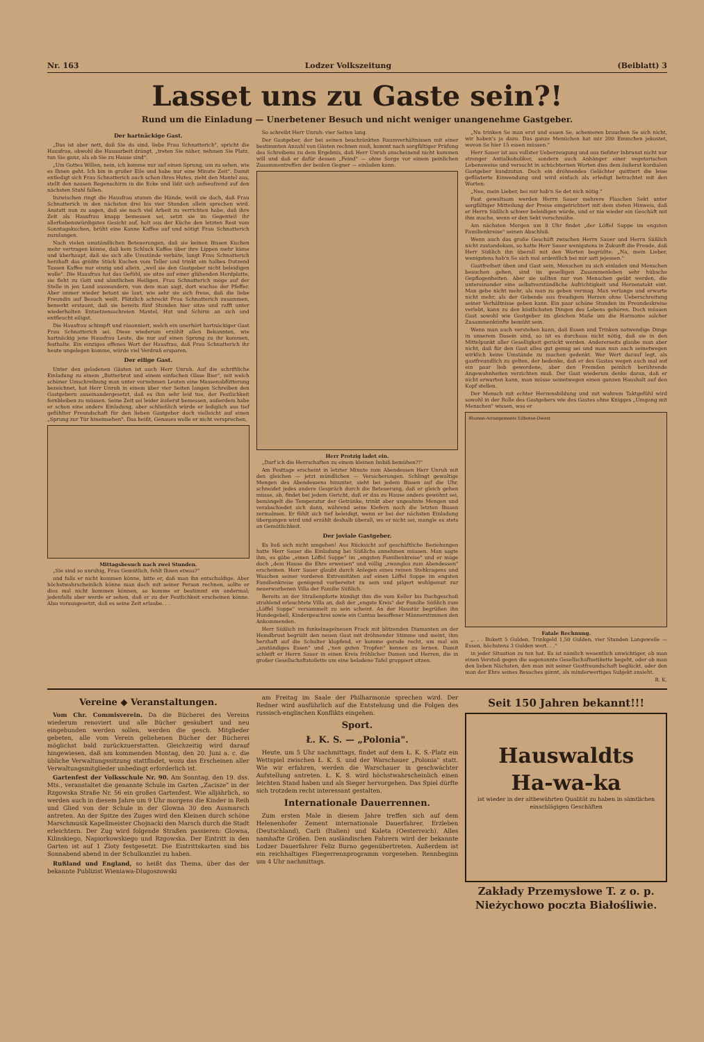Nr. 163 Lodzer Volkszeitung (Beiblatt) 3
Lasset uns zu Gaste sein?!
Rund um die Einladung — Unerbetener Besuch und nicht weniger unangenehme Gastgeber.
Der hartnäckige Gast.
„Das ist aber nett, daß Sie da sind, liebe Frau Schnatterich", spricht die Hausfrau, obwohl die Hausarbeit drängt, „treten Sie näher, nehmen Sie Platz, tun Sie ganz, als ob Sie zu Hause sind".
„Um Gottes Willen, nein, ich komme nur auf einen Sprung, um zu sehen, wie es Ihnen geht. Ich bin in großer Eile und habe nur eine Minute Zeit". Damit entledigt sich Frau Schnatterich auch schon ihres Hutes, zieht den Mantel aus, stellt den nassen Regenschirm in die Ecke und läßt sich aufseufzend auf den nächsten Stuhl fallen.
Inzwischen ringt die Hausfrau stumm die Hände, weiß sie doch, daß Frau Schnatterich in den nächsten drei bis vier Stunden allein sprechen wird. Anstatt nun zu sagen, daß sie noch viel Arbeit zu verrichten habe, daß ihre Zeit als Hausfrau knapp bemessen sei, setzt sie im Gegenteil ihr allerliebenswürdigstes Gesicht auf, holt aus der Küche den letzten Rest vom Sonntagskuchen, brüht eine Kanne Kaffee auf und nötigt Frau Schnatterich zuzulangen.
Nach vielen umständlichen Beteuerungen, daß sie keinen Bissen Kuchen mehr vertragen könne, daß kein Schluck Kaffee über ihre Lippen mehr käme und überhaupt, daß sie sich alle Umstände verbäte, langt Frau Schnatterich herzhaft das größte Stück Kuchen vom Teller und trinkt ein halbes Dutzend Tassen Kaffee nur einzig und allein, „weil sie den Gastgeber nicht beleidigen wolle". Die Hausfrau hat das Gefühl, sie sitze auf einer glühenden Herdplatte, sie fleht zu Gott und sämtlichen Heiligen, Frau Schnatterich möge auf der Stelle in jen Land auswandern, von dem man sagt, dort wachse der Pfeffer. Aber immer wieder betont sie laut, wie sehr sie sich freue, daß die liebe Freundin auf Besuch weilt. Plötzlich schreckt Frau Schnatterich zusammen, bemerkt erstaunt, daß sie bereits fünf Stunden hier sitze und rafft unter wiederholten Entsetzensschreien Mantel, Hut und Schirm an sich und entfleucht eiligst.
Die Hausfrau schimpft und räsonniert, welch ein unerhört hartnäckiger Gast Frau Schnatterich sei. Diese wiederum erzählt allen Bekannten, wie hartnäckig jene Hausfrau Leute, die nur auf einen Sprung zu ihr kommen, festhalte. Ein einziges offenes Wort der Hausfrau, daß Frau Schnatterich ihr heute ungelegen komme, würde viel Verdruß ersparen.
Der eilige Gast.
Unter den geladenen Gästen ist auch Herr Unruh. Auf die schriftliche Einladung zu einem „Butterbrot und einem einfachen Glase Bier", mit welch schöner Umschreibung man unter vornehmen Leuten eine Massenabfütterung bezeichnet, hat Herr Unruh in einem über vier Seiten langen Schreiben den Gastgebern auseinandergesetzt, daß es ihm sehr leid tue, der Festlichkeit fernbleiben zu müssen. Seine Zeit sei leider äußerst bemessen, außerdem habe er schon eine andere Einladung, aber schließlich würde er lediglich aus tief gefühlter Freundschaft für den lieben Gastgeber doch vielleicht auf einen „Sprung zur Tür hineinsehen". Das heißt, Genaues wolle er nicht versprechen,
Mittagsbesuch nach zwei Stunden.
„Sie sind so unruhig, Frau Gemütlich, fehlt Ihnen etwas?"
und falls er nicht kommen könne, bitte er, daß man ihn entschuldige. Aber höchstwahrscheinlich könne man doch mit seiner Person rechnen, sollte er dies mal nicht kommen können, so komme er bestimmt ein andermal; jedenfalls aber werde er sehen, daß er zu der Festlichkeit erscheinen könne. Also vorausgesetzt, daß es seine Zeit erlaube. . .
So schreibt Herr Unruh: vier Seiten lang.
Der Gastgeber, der bei seinen beschränkten Raumverhältnissen mit einer bestimmten Anzahl von Gästen rechnen muß, kommt nach sorgfältiger Prüfung des Schreibens zu dem Ergebnis, daß Herr Unruh anscheinend nicht kommen will und daß er dafür dessen „Feind" — ohne Sorge vor einem peinlichen Zusammentreffen der beiden Gegner — einladen kann.
Herr Protzig ladet ein.
„Darf ich die Herrschaften zu einem kleinen Imbiß bemühen?!"
Am Festtage erscheint in letzter Minute zum Abendessen Herr Unruh mit den gleichen — jetzt mündlichen — Versicherungen. Schlingt gewaltige Mengen des Abendessens hinunter, sieht bei jedem Bissen auf die Uhr, schneidet jedes andere Gespräch durch die Beteuerung, daß er gleich gehen müsse, ab, findet bei jedem Gericht, daß er das zu Hause anders gewöhnt sei, bemängelt die Temperatur der Getränke, trinkt aber ungeahnte Mengen und verabschiedet sich dann, während seine Kiefern noch die letzten Bissen zermalmen. Er fühlt sich tief beleidigt, wenn er bei der nächsten Einladung übergangen wird und erzählt deshalb überall, wo er nicht sei, mangle es stets an Gemütlichkeit.
Der joviale Gastgeber.
Es ließ sich nicht umgehen! Aus Rücksicht auf geschäftliche Beziehungen hatte Herr Sauer die Einladung bei Süßlichs annehmen müssen. Man sagte ihm, es gäbe „einen Löffel Suppe" im „engsten Familienkreise" und er möge doch „dem Hause die Ehre erweisen" und völlig „zwanglos zum Abendessen" erscheinen. Herr Sauer glaubt durch Anlegen eines reinen Stehkragens und Waschen seiner vorderen Extremitäten auf einen Löffel Suppe im engsten Familienkreise genügend vorbereitet zu sein und pilgert wohlgemut zur neuerworbenen Villa der Familie Süßlich.
Bereits an der Straßenpforte kündigt ihm die vom Keller bis Dachgeschoß strahlend erleuchtete Villa an, daß der „engste Kreis" der Familie Süßlich zum „Löffel Suppe" versammelt zu sein scheint. An der Haustür begrüßen ihn Hundegebell, Kindergeschrei sowie ein Cantus besoffener Männerstimmen den Ankommenden.
Herr Süßlich im funkelnagelneuen Frack mit blitzenden Diamanten an der Hemdbrust begrüßt den neuen Gast mit dröhnender Stimme und meint, ihm herzhaft auf die Schulter klopfend, er komme gerade recht, um mal ein „anständiges Essen" und „'nen guten Tropfen" kennen zu lernen. Damit schleift er Herrn Sauer in einen Kreis fröhlicher Damen und Herren, die in großer Gesellschaftstoilette um eine beladene Tafel gruppiert sitzen.
„Nu trinken Se man erst und essen Se, schenieren brauchen Se sich nicht, wir haben's ja dazu. Das ganze Menüchen hat mir 200 Emmchen jekostet, wovon Se hier 15 essen müssen."
Herr Sauer ist aus vollster Ueberzeugung und aus tiefster Inbrunst nicht nur strenger Antialkoholiker, sondern auch Anhänger einer vegetarischen Lebensweise und versucht in schüchternen Worten dies dem äußerst kordialen Gastgeber kundzutun. Doch ein dröhnendes Gelächter quittiert die leise geflüsterte Einwendung und wird einfach als erledigt betrachtet mit den Worten:
„Nee, mein Lieber, bei mir hab'n Se det nich nötig."
Fast gewaltsam werden Herrn Sauer mehrere Flaschen Sekt unter sorgfältiger Mitteilung der Preise eingetrichtert mit dem steten Hinweis, daß er Herrn Süßlich schwer beleidigen würde, und er nie wieder ein Geschäft mit ihm mache, wenn er den Sekt verschmähe.
Am nächsten Morgen um 8 Uhr findet „der Löffel Suppe im engsten Familienkreise" seinen Abschluß.
Wenn auch das große Geschäft zwischen Herrn Sauer und Herrn Süßlich nicht zustandekam, so hatte Herr Sauer wenigstens in Zukunft die Freude, daß Herr Süßlich ihn überall mit den Worten begrüßte: „Na, mein Lieber, wenigstens hab'n Se sich mal ordentlich bei mir satt jejessen."
Gastfreiheit üben und Gast sein, Menschen zu sich einladen und Menschen besuchen gehen, sind im geselligen Zusammenleben sehr hübsche Gepflogenheiten. Aber sie sollten nur von Menschen geübt werden, die untereinander eine selbstverständliche Aufrichtigkeit und Herzenstakt eint. Man gebe nicht mehr, als man zu geben vermag. Man verlange und erwarte nicht mehr, als der Gebende aus freudigem Herzen ohne Ueberschreitung seiner Verhältnisse geben kann. Ein paar schöne Stunden im Freundeskreise verlebt, kann zu den köstlichsten Dingen des Lebens gehören. Doch müssen Gast sowohl wie Gastgeber im gleichen Maße um die Harmonie solcher Zusammenkünfte bemüht sein.
Wenn man auch verstehen kann, daß Essen und Trinken notwendige Dinge in unserem Dasein sind, so ist es durchaus nicht nötig, daß sie in den Mittelpunkt aller Geselligkeit gerückt werden. Andererseits glaube man aber nicht, daß für den Gast alles gut genug sei und man nun auch seinetwegen wirklich keine Umstände zu machen gedenkt. Wer Wert darauf legt, als gastfreundlich zu gelten, der bedenke, daß er des Gastes wegen auch mal auf ein paar lieb gewordene, aber den Fremden peinlich berührende Angewohnheiten verzichten muß. Der Gast wiederum denke daran, daß er nicht erwarten kann, man müsse seinetwegen einen ganzen Haushalt auf den Kopf stellen.
Der Mensch mit echter Herzensbildung und mit wahrem Taktgefühl wird sowohl in der Rolle des Gastgebers wie des Gastes ohne Knigges „Umgang mit Menschen" wissen, was er
Blumen-Arrangements Eilboten-Dienst
Fatale Rechnung.
„. . . Bukett 5 Gulden, Trinkgeld 1,50 Gulden, vier Stunden Langeweile — Essen, höchstens 3 Gulden wert. . ."
in jeder Situation zu tun hat. Es ist nämlich wesentlich unwichtiger, ob man einen Verstoß gegen die sogenannte Gesellschaftsetikette begeht, oder ob man den lieben Nächsten, den man mit seiner Gastfreundschaft beglückt, oder den man der Ehre seines Besuches gönnt, als minderwertiges Subjekt ansieht.
R. K.
Vereine ◆ Veranstaltungen.
Vom Chr. Commisverein. Da die Bücherei des Vereins wiederum renoviert und alle Bücher gesäubert und neu eingebunden werden sollen, werden die gesch. Mitglieder gebeten, alle vom Verein geliehenen Bücher der Bücherei möglichst bald zurückzuerstatten. Gleichzeitig wird darauf hingewiesen, daß am kommenden Montag, den 20. Juni a. c. die übliche Verwaltungssitzung stattfindet, wozu das Erscheinen aller Verwaltungsmitglieder unbedingt erforderlich ist.
Gartenfest der Volksschule Nr. 90. Am Sonntag, den 19. dss. Mts., veranstaltet die genannte Schule im Garten „Zacisze" in der Rzgowska Straße Nr. 56 ein großes Gartenfest. Wie alljährlich, so werden auch in diesem Jahre um 9 Uhr morgens die Kinder in Reih und Glied von der Schule in der Glowna 30 den Ausmarsch antreten. An der Spitze des Zuges wird den Kleinen durch schöne Marschmusik Kapellmeister Chojnacki den Marsch durch die Stadt erleichtern. Der Zug wird folgende Straßen passieren: Glowna, Kilinskiego, Napiorkowskiego und Rzgowska. Der Eintritt in den Garten ist auf 1 Zloty festgesetzt. Die Eintrittskarten sind bis Sonnabend abend in der Schulkanzlei zu haben.
Rußland und England, so heißt das Thema, über das der bekannte Publizist Wieniawa-Dlugoszowski
am Freitag im Saale der Philharmonie sprechen wird. Der Redner wird ausführlich auf die Entstehung und die Folgen des russisch-englischen Konflikts eingehen.
Sport.
Ł. K. S. — „Polonia".
Heute, um 5 Uhr nachmittags, findet auf dem Ł. K. S.-Platz ein Wettspiel zwischen Ł. K. S. und der Warschauer „Polonia" statt. Wie wir erfahren, werden die Warschauer in geschwächter Aufstellung antreten. Ł. K. S. wird höchstwahrscheinlich einen leichten Stand haben und als Sieger hervorgehen. Das Spiel dürfte sich trotzdem recht interessant gestalten.
Internationale Dauerrennen.
Zum ersten Male in diesem Jahre treffen sich auf dem Helenenhofer Zement internationale Dauerfahrer. Erzleben (Deutschland), Carli (Italien) und Kaleta (Oesterreich). Alles namhafte Größen. Den ausländischen Fahrern wird der bekannte Lodzer Dauerfahrer Feliz Burno gegenübertreten. Außerdem ist ein reichhaltiges Fliegerrennprogramm vorgesehen. Rennbeginn um 4 Uhr nachmittags.
Seit 150 Jahren bekannt!!!
Hauswaldts
Ha-wa-ka
ist wieder in der altbewährten Qualität zu haben in sämtlichen einschlägigen Geschäften
Zakłady Przemysłowe T. z o. p.
Nieżychowo poczta Białośliwie.